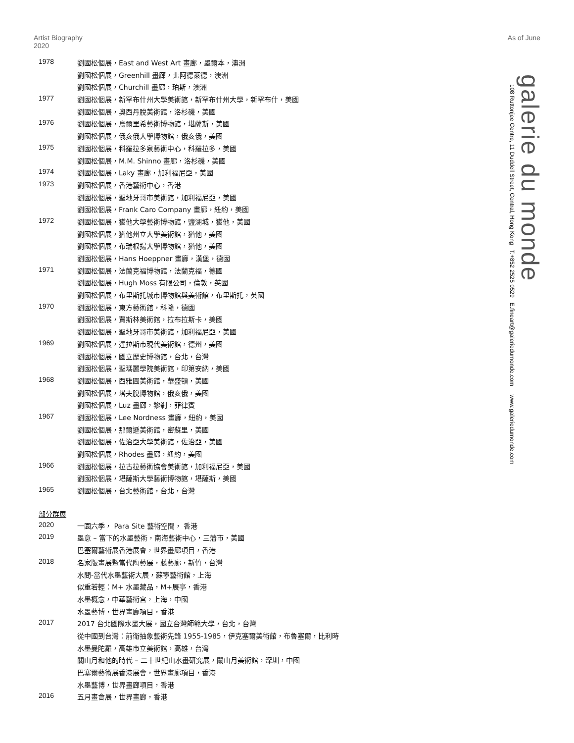Artist Biography
2020
As of June
galerie du monde
108 Ruttonjee Centre, 11 Duddell Street, Central, Hong Kong T.+852 2525 0529 E.fineart@galeriedumonde.com www.galeriedumonde.com
| 1978 | 劉國松個展，East and West Art 畫廊，墨爾本，澳洲 |
| | 劉國松個展，Greenhill 畫廊，北阿德萊德，澳洲 |
| | 劉國松個展，Churchill 畫廊，珀斯，澳洲 |
| 1977 | 劉國松個展，新罕布什州大學美術館，新罕布什州大學，新罕布什，美國 |
| | 劉國松個展，奧西丹脫美術館，洛杉磯，美國 |
| 1976 | 劉國松個展，烏爾里希藝術博物館，堪薩斯，美國 |
| | 劉國松個展，俄亥俄大學博物館，俄亥俄，美國 |
| 1975 | 劉國松個展，科羅拉多泉藝術中心，科羅拉多，美國 |
| | 劉國松個展，M.M. Shinno 畫廊，洛杉磯，美國 |
| 1974 | 劉國松個展，Laky 畫廊，加利福尼亞，美國 |
| 1973 | 劉國松個展，香港藝術中心，香港 |
| | 劉國松個展，聖地牙哥市美術館，加利福尼亞，美國 |
| | 劉國松個展，Frank Caro Company 畫廊，紐約，美國 |
| 1972 | 劉國松個展，猶他大學藝術博物館，鹽湖城，猶他，美國 |
| | 劉國松個展，猶他州立大學美術館，猶他，美國 |
| | 劉國松個展，布瑞根揚大學博物館，猶他，美國 |
| | 劉國松個展，Hans Hoeppner 畫廊，漢堡，德國 |
| 1971 | 劉國松個展，法蘭克福博物館，法蘭克福，德國 |
| | 劉國松個展，Hugh Moss 有限公司，倫敦，英國 |
| | 劉國松個展，布里斯托城市博物館與美術館，布里斯托，英國 |
| 1970 | 劉國松個展，東方藝術館，科隆，德國 |
| | 劉國松個展，賈斯林美術館，拉布拉斯卡，美國 |
| | 劉國松個展，聖地牙哥市美術館，加利福尼亞，美國 |
| 1969 | 劉國松個展，達拉斯市現代美術館，德州，美國 |
| | 劉國松個展，國立歷史博物館，台北，台灣 |
| | 劉國松個展，聖瑪麗學院美術館，印第安納，美國 |
| 1968 | 劉國松個展，西雅圖美術館，華盛頓，美國 |
| | 劉國松個展，塔夫脫博物館，俄亥俄，美國 |
| | 劉國松個展，Luz 畫廊，黎剎，菲律賓 |
| 1967 | 劉國松個展，Lee Nordness 畫廊，紐約，美國 |
| | 劉國松個展，那爾遜美術館，密蘇里，美國 |
| | 劉國松個展，佐治亞大學美術館，佐治亞，美國 |
| | 劉國松個展，Rhodes 畫廊，紐約，美國 |
| 1966 | 劉國松個展，拉古拉藝術協會美術館，加利福尼亞，美國 |
| | 劉國松個展，堪薩斯大學藝術博物館，堪薩斯，美國 |
| 1965 | 劉國松個展，台北藝術館，台北，台灣 |
部分群展
| 2020 | 一園六季， Para Site 藝術空間， 香港 |
| 2019 | 墨意 – 當下的水墨藝術，南海藝術中心，三藩市，美國 |
| | 巴塞爾藝術展香港展會，世界畫廊項目，香港 |
| 2018 | 名家版畫展暨當代陶藝展，藤藝廊，新竹，台灣 |
| | 水問-當代水墨藝術大展，蘇寧藝術館，上海 |
| | 似重若輕：M+ 水墨藏品，M+展亭，香港 |
| | 水墨概念，中華藝術宮，上海，中國 |
| | 水墨藝博，世界畫廊項目，香港 |
| 2017 | 2017 台北國際水墨大展，國立台灣師範大學，台北，台灣 |
| | 從中國到台灣：前衛抽象藝術先鋒 1955-1985，伊克塞爾美術館，布魯塞爾，比利時 |
| | 水墨曼陀羅，高雄市立美術館，高雄，台灣 |
| | 關山月和他的時代 – 二十世紀山水畫研究展，關山月美術館，深圳，中國 |
| | 巴塞爾藝術展香港展會，世界畫廊項目，香港 |
| | 水墨藝博，世界畫廊項目，香港 |
| 2016 | 五月畫會展，世界畫廊，香港 |